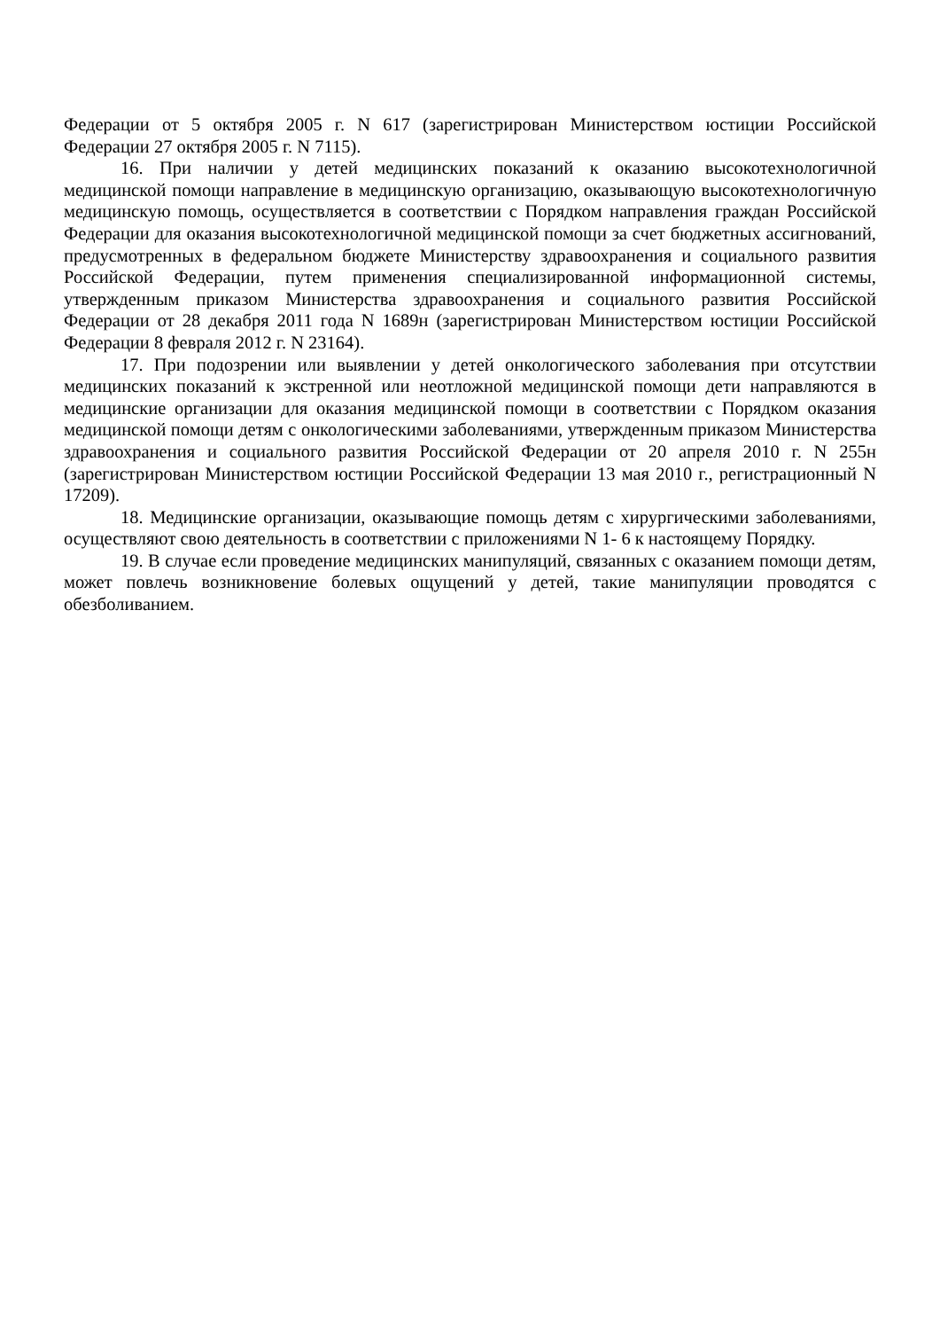Федерации от 5 октября 2005 г. N 617 (зарегистрирован Министерством юстиции Российской Федерации 27 октября 2005 г. N 7115).
16. При наличии у детей медицинских показаний к оказанию высокотехнологичной медицинской помощи направление в медицинскую организацию, оказывающую высокотехнологичную медицинскую помощь, осуществляется в соответствии с Порядком направления граждан Российской Федерации для оказания высокотехнологичной медицинской помощи за счет бюджетных ассигнований, предусмотренных в федеральном бюджете Министерству здравоохранения и социального развития Российской Федерации, путем применения специализированной информационной системы, утвержденным приказом Министерства здравоохранения и социального развития Российской Федерации от 28 декабря 2011 года N 1689н (зарегистрирован Министерством юстиции Российской Федерации 8 февраля 2012 г. N 23164).
17. При подозрении или выявлении у детей онкологического заболевания при отсутствии медицинских показаний к экстренной или неотложной медицинской помощи дети направляются в медицинские организации для оказания медицинской помощи в соответствии с Порядком оказания медицинской помощи детям с онкологическими заболеваниями, утвержденным приказом Министерства здравоохранения и социального развития Российской Федерации от 20 апреля 2010 г. N 255н (зарегистрирован Министерством юстиции Российской Федерации 13 мая 2010 г., регистрационный N 17209).
18. Медицинские организации, оказывающие помощь детям с хирургическими заболеваниями, осуществляют свою деятельность в соответствии с приложениями N 1- 6 к настоящему Порядку.
19. В случае если проведение медицинских манипуляций, связанных с оказанием помощи детям, может повлечь возникновение болевых ощущений у детей, такие манипуляции проводятся с обезболиванием.